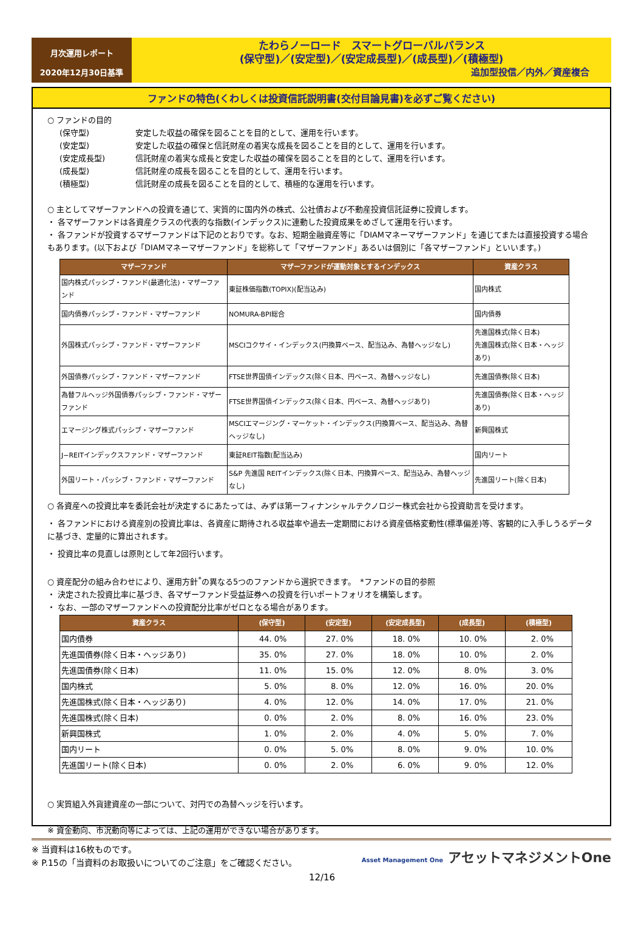月次運用レポート
2020年12月30日基準
たわらノーロード　スマートグローバルバランス
(保守型)／(安定型)／(安定成長型)／(成長型)／(積極型)
追加型投信／内外／資産複合
ファンドの特色(くわしくは投資信託説明書(交付目論見書)を必ずご覧ください)
○ ファンドの目的
(保守型) 安定した収益の確保を図ることを目的として、運用を行います。 (安定型) 安定した収益の確保と信託財産の着実な成長を図ることを目的として、運用を行います。 (安定成長型) 信託財産の着実な成長と安定した収益の確保を図ることを目的として、運用を行います。 (成長型) 信託財産の成長を図ることを目的として、運用を行います。 (積極型) 信託財産の成長を図ることを目的として、積極的な運用を行います。
○ 主としてマザーファンドへの投資を通じて、実質的に国内外の株式、公社債および不動産投資信託証券に投資します。
・ 各マザーファンドは各資産クラスの代表的な指数(インデックス)に連動した投資成果をめざして運用を行います。
・ 各ファンドが投資するマザーファンドは下記のとおりです。なお、短期金融資産等に「DIAMマネーマザーファンド」を通じてまたは直接投資する場合もあります。(以下および「DIAMマネーマザーファンド」を総称して「マザーファンド」あるいは個別に「各マザーファンド」といいます。)
| マザーファンド | マザーファンドが運動対象とするインデックス | 資産クラス |
| --- | --- | --- |
| 国内株式パッシブ・ファンド(最適化法)・マザーファンド | 東証株価指数(TOPIX)(配当込み) | 国内株式 |
| 国内債券パッシブ・ファンド・マザーファンド | NOMURA-BPI総合 | 国内債券 |
| 外国株式パッシブ・ファンド・マザーファンド | MSCIコクサイ・インデックス(円換算ベース、配当込み、為替ヘッジなし) | 先進国株式(除く日本) 先進国株式(除く日本・ヘッジあり) |
| 外国債券パッシブ・ファンド・マザーファンド | FTSE世界国債インデックス(除く日本、円ベース、為替ヘッジなし) | 先進国債券(除く日本) |
| 為替フルヘッジ外国債券パッシブ・ファンド・マザーファンド | FTSE世界国債インデックス(除く日本、円ベース、為替ヘッジあり) | 先進国債券(除く日本・ヘッジあり) |
| エマージング株式パッシブ・マザーファンド | MSCIエマージング・マーケット・インデックス(円換算ベース、配当込み、為替ヘッジなし) | 新興国株式 |
| J−REITインデックスファンド・マザーファンド | 東証REIT指数(配当込み) | 国内リート |
| 外国リート・パッシブ・ファンド・マザーファンド | S&P 先進国 REITインデックス(除く日本、円換算ベース、配当込み、為替ヘッジなし) | 先進国リート(除く日本) |
○ 各資産への投資比率を委託会社が決定するにあたっては、みずほ第一フィナンシャルテクノロジー株式会社から投資助言を受けます。
・ 各ファンドにおける資産別の投資比率は、各資産に期待される収益率や過去一定期間における資産価格変動性(標準偏差)等、客観的に入手しうるデータに基づき、定量的に算出されます。
・ 投資比率の見直しは原則として年2回行います。
○ 資産配分の組み合わせにより、運用方針<sup>*</sup>の異なる5つのファンドから選択できます。　*ファンドの目的参照
・ 決定された投資比率に基づき、各マザーファンド受益証券への投資を行いポートフォリオを構築します。
・ なお、一部のマザーファンドへの投資配分比率がゼロとなる場合があります。
| 資産クラス | (保守型) | (安定型) | (安定成長型) | (成長型) | (積極型) |
| --- | --- | --- | --- | --- | --- |
| 国内債券 | 44. 0% | 27. 0% | 18. 0% | 10. 0% | 2. 0% |
| 先進国債券(除く日本・ヘッジあり) | 35. 0% | 27. 0% | 18. 0% | 10. 0% | 2. 0% |
| 先進国債券(除く日本) | 11. 0% | 15. 0% | 12. 0% | 8. 0% | 3. 0% |
| 国内株式 | 5. 0% | 8. 0% | 12. 0% | 16. 0% | 20. 0% |
| 先進国株式(除く日本・ヘッジあり) | 4. 0% | 12. 0% | 14. 0% | 17. 0% | 21. 0% |
| 先進国株式(除く日本) | 0. 0% | 2. 0% | 8. 0% | 16. 0% | 23. 0% |
| 新興国株式 | 1. 0% | 2. 0% | 4. 0% | 5. 0% | 7. 0% |
| 国内リート | 0. 0% | 5. 0% | 8. 0% | 9. 0% | 10. 0% |
| 先進国リート(除く日本) | 0. 0% | 2. 0% | 6. 0% | 9. 0% | 12. 0% |
○ 実質組入外貨建資産の一部について、対円での為替ヘッジを行います。
※ 資金動向、市況動向等によっては、上記の運用ができない場合があります。
※ 当資料は16枚ものです。
※ P.15の「当資料のお取扱いについてのご注意」をご確認ください。
Asset Management One アセットマネジメントOne
12/16